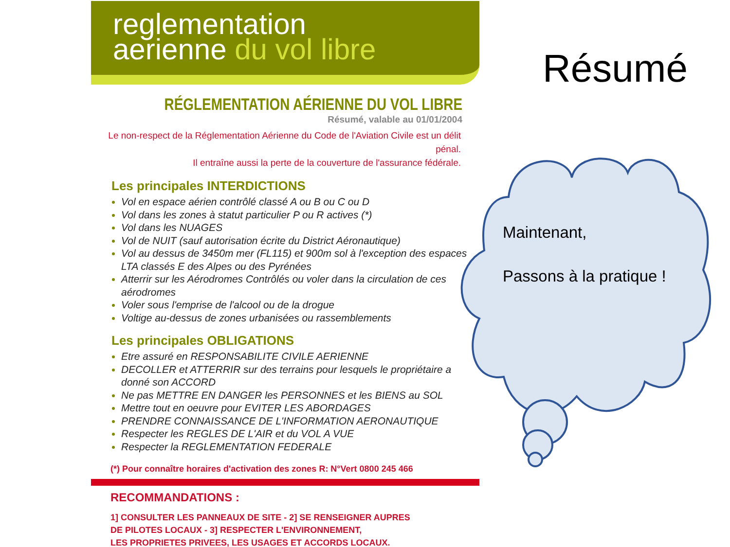reglementation
aerienne du vol libre
RÉGLEMENTATION AÉRIENNE DU VOL LIBRE
Résumé, valable au 01/01/2004
Le non-respect de la Réglementation Aérienne du Code de l'Aviation Civile est un délit pénal.
Il entraîne aussi la perte de la couverture de l'assurance fédérale.
Les principales INTERDICTIONS
Vol en espace aérien contrôlé classé A ou B ou C ou D
Vol dans les zones à statut particulier P ou R actives (*)
Vol dans les NUAGES
Vol de NUIT (sauf autorisation écrite du District Aéronautique)
Vol au dessus de 3450m mer (FL115) et 900m sol à l'exception des espaces LTA classés E des Alpes ou des Pyrénées
Atterrir sur les Aérodromes Contrôlés ou voler dans la circulation de ces aérodromes
Voler sous l'emprise de l'alcool ou de la drogue
Voltige au-dessus de zones urbanisées ou rassemblements
Les principales OBLIGATIONS
Etre assuré en RESPONSABILITE CIVILE AERIENNE
DECOLLER et ATTERRIR sur des terrains pour lesquels le propriétaire a donné son ACCORD
Ne pas METTRE EN DANGER les PERSONNES et les BIENS au SOL
Mettre tout en oeuvre pour EVITER LES ABORDAGES
PRENDRE CONNAISSANCE DE L'INFORMATION AERONAUTIQUE
Respecter les REGLES DE L'AIR et du VOL A VUE
Respecter la REGLEMENTATION FEDERALE
(*) Pour connaître horaires d'activation des zones R: N°Vert 0800 245 466
RECOMMANDATIONS :
1] CONSULTER LES PANNEAUX DE SITE - 2] SE RENSEIGNER AUPRES
DE PILOTES LOCAUX - 3] RESPECTER L'ENVIRONNEMENT,
LES PROPRIETES PRIVEES, LES USAGES ET ACCORDS LOCAUX.
Résumé
Maintenant,
Passons à la pratique !